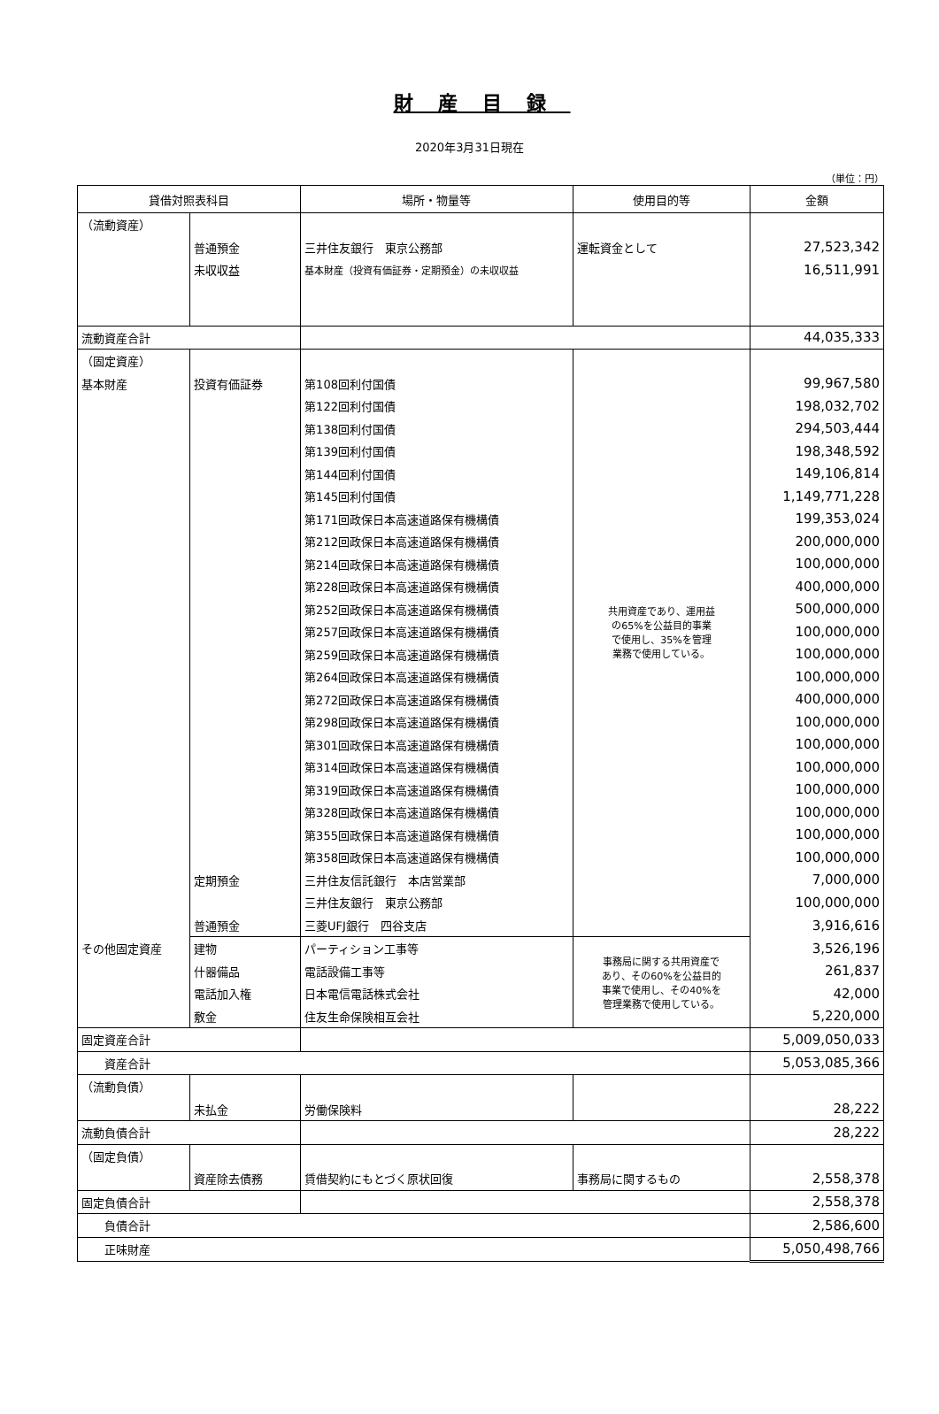財産目録
2020年3月31日現在
（単位：円）
| 貸借対照表科目 | | 場所・物量等 | 使用目的等 | 金額 |
| --- | --- | --- | --- | --- |
| （流動資産） | | | | |
| | 普通預金 | 三井住友銀行 東京公務部 | 運転資金として | 27,523,342 |
| | 未収収益 | 基本財産（投資有価証券・定期預金）の未収収益 | | 16,511,991 |
| 流動資産合計 | | | | 44,035,333 |
| （固定資産） | | | 共用資産であり、運用益 の65%を公益目的事業 で使用し、35%を管理 業務で使用している。 | |
| 基本財産 | 投資有価証券 | 第108回利付国債 | | 99,967,580 |
| | | 第122回利付国債 | | 198,032,702 |
| | | 第138回利付国債 | | 294,503,444 |
| | | 第139回利付国債 | | 198,348,592 |
| | | 第144回利付国債 | | 149,106,814 |
| | | 第145回利付国債 | | 1,149,771,228 |
| | | 第171回政保日本高速道路保有機構債 | | 199,353,024 |
| | | 第212回政保日本高速道路保有機構債 | | 200,000,000 |
| | | 第214回政保日本高速道路保有機構債 | | 100,000,000 |
| | | 第228回政保日本高速道路保有機構債 | | 400,000,000 |
| | | 第252回政保日本高速道路保有機構債 | | 500,000,000 |
| | | 第257回政保日本高速道路保有機構債 | | 100,000,000 |
| | | 第259回政保日本高速道路保有機構債 | | 100,000,000 |
| | | 第264回政保日本高速道路保有機構債 | | 100,000,000 |
| | | 第272回政保日本高速道路保有機構債 | | 400,000,000 |
| | | 第298回政保日本高速道路保有機構債 | | 100,000,000 |
| | | 第301回政保日本高速道路保有機構債 | | 100,000,000 |
| | | 第314回政保日本高速道路保有機構債 | | 100,000,000 |
| | | 第319回政保日本高速道路保有機構債 | | 100,000,000 |
| | | 第328回政保日本高速道路保有機構債 | | 100,000,000 |
| | | 第355回政保日本高速道路保有機構債 | | 100,000,000 |
| | | 第358回政保日本高速道路保有機構債 | | 100,000,000 |
| | 定期預金 | 三井住友信託銀行 本店営業部 | | 7,000,000 |
| | | 三井住友銀行 東京公務部 | | 100,000,000 |
| | 普通預金 | 三菱UFJ銀行 四谷支店 | | 3,916,616 |
| その他固定資産 | 建物 | パーティション工事等 | 事務局に関する共用資産で あり、その60%を公益目的 事業で使用し、その40%を 管理業務で使用している。 | 3,526,196 |
| | 什器備品 | 電話設備工事等 | | 261,837 |
| | 電話加入権 | 日本電信電話株式会社 | | 42,000 |
| | 敷金 | 住友生命保険相互会社 | | 5,220,000 |
| 固定資産合計 | | | | 5,009,050,033 |
| 資産合計 | | | | 5,053,085,366 |
| （流動負債） | | | | |
| | 未払金 | 労働保険料 | | 28,222 |
| 流動負債合計 | | | | 28,222 |
| （固定負債） | | | | |
| | 資産除去債務 | 賃借契約にもとづく原状回復 | 事務局に関するもの | 2,558,378 |
| 固定負債合計 | | | | 2,558,378 |
| 負債合計 | | | | 2,586,600 |
| 正味財産 | | | | 5,050,498,766 |